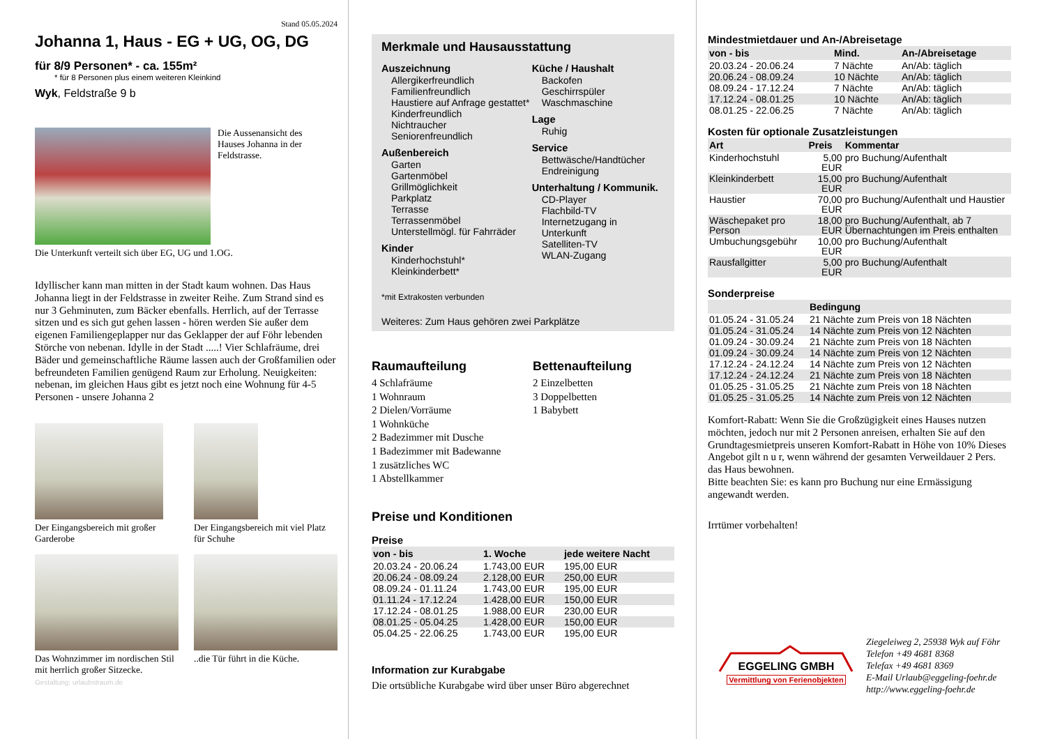Stand 05.05.2024
Johanna 1, Haus - EG + UG, OG, DG
für 8/9 Personen* - ca. 155m²
* für 8 Personen plus einem weiteren Kleinkind
Wyk, Feldstraße 9 b
Die Aussenansicht des Hauses Johanna in der Feldstrasse.
Die Unterkunft verteilt sich über EG, UG und 1.OG.
Idyllischer kann man mitten in der Stadt kaum wohnen. Das Haus Johanna liegt in der Feldstrasse in zweiter Reihe. Zum Strand sind es nur 3 Gehminuten, zum Bäcker ebenfalls. Herrlich, auf der Terrasse sitzen und es sich gut gehen lassen - hören werden Sie außer dem eigenen Familiengeplapper nur das Geklapper der auf Föhr lebenden Störche von nebenan. Idylle in der Stadt .....! Vier Schlafräume, drei Bäder und gemeinschaftliche Räume lassen auch der Großfamilien oder befreundeten Familien genügend Raum zur Erholung. Neuigkeiten: nebenan, im gleichen Haus gibt es jetzt noch eine Wohnung für 4-5 Personen - unsere Johanna 2
Der Eingangsbereich mit großer Garderobe
Der Eingangsbereich mit viel Platz für Schuhe
Das Wohnzimmer im nordischen Stil mit herrlich großer Sitzecke.
..die Tür führt in die Küche.
Gestaltung: urlaubstraum.de
Merkmale und Hausausstattung
Auszeichnung
Allergikerfreundlich
Familienfreundlich
Haustiere auf Anfrage gestattet*
Kinderfreundlich
Nichtraucher
Seniorenfreundlich
Außenbereich
Garten
Gartenmöbel
Grillmöglichkeit
Parkplatz
Terrasse
Terrassenmöbel
Unterstellmögl. für Fahrräder
Kinder
Kinderhochstuhl*
Kleinkinderbett*
Küche / Haushalt
Backofen
Geschirrspüler
Waschmaschine
Lage
Ruhig
Service
Bettwäsche/Handtücher
Endreinigung
Unterhaltung / Kommunik.
CD-Player
Flachbild-TV
Internetzugang in Unterkunft
Satelliten-TV
WLAN-Zugang
*mit Extrakosten verbunden
Weiteres: Zum Haus gehören zwei Parkplätze
Raumaufteilung
4 Schlafräume
1 Wohnraum
2 Dielen/Vorräume
1 Wohnküche
2 Badezimmer mit Dusche
1 Badezimmer mit Badewanne
1 zusätzliches WC
1 Abstellkammer
Bettenaufteilung
2 Einzelbetten
3 Doppelbetten
1 Babybett
Preise und Konditionen
Preise
| von - bis | 1. Woche | jede weitere Nacht |
| --- | --- | --- |
| 20.03.24 - 20.06.24 | 1.743,00 EUR | 195,00 EUR |
| 20.06.24 - 08.09.24 | 2.128,00 EUR | 250,00 EUR |
| 08.09.24 - 01.11.24 | 1.743,00 EUR | 195,00 EUR |
| 01.11.24 - 17.12.24 | 1.428,00 EUR | 150,00 EUR |
| 17.12.24 - 08.01.25 | 1.988,00 EUR | 230,00 EUR |
| 08.01.25 - 05.04.25 | 1.428,00 EUR | 150,00 EUR |
| 05.04.25 - 22.06.25 | 1.743,00 EUR | 195,00 EUR |
Information zur Kurabgabe
Die ortsübliche Kurabgabe wird über unser Büro abgerechnet
Mindestmietdauer und An-/Abreisetage
| von - bis | Mind. | An-/Abreisetage |
| --- | --- | --- |
| 20.03.24 - 20.06.24 | 7 Nächte | An/Ab: täglich |
| 20.06.24 - 08.09.24 | 10 Nächte | An/Ab: täglich |
| 08.09.24 - 17.12.24 | 7 Nächte | An/Ab: täglich |
| 17.12.24 - 08.01.25 | 10 Nächte | An/Ab: täglich |
| 08.01.25 - 22.06.25 | 7 Nächte | An/Ab: täglich |
Kosten für optionale Zusatzleistungen
| Art | Preis | Kommentar |
| --- | --- | --- |
| Kinderhochstuhl | 5,00 EUR | pro Buchung/Aufenthalt |
| Kleinkinderbett | 15,00 EUR | pro Buchung/Aufenthalt |
| Haustier | 70,00 EUR | pro Buchung/Aufenthalt und Haustier |
| Wäschepaket pro Person | 18,00 EUR | pro Buchung/Aufenthalt, ab 7 Übernachtungen im Preis enthalten |
| Umbuchungsgebühr | 10,00 EUR | pro Buchung/Aufenthalt |
| Rausfallgitter | 5,00 EUR | pro Buchung/Aufenthalt |
Sonderpreise
| | Bedingung |
| --- | --- |
| 01.05.24 - 31.05.24 | 21 Nächte zum Preis von 18 Nächten |
| 01.05.24 - 31.05.24 | 14 Nächte zum Preis von 12 Nächten |
| 01.09.24 - 30.09.24 | 21 Nächte zum Preis von 18 Nächten |
| 01.09.24 - 30.09.24 | 14 Nächte zum Preis von 12 Nächten |
| 17.12.24 - 24.12.24 | 14 Nächte zum Preis von 12 Nächten |
| 17.12.24 - 24.12.24 | 21 Nächte zum Preis von 18 Nächten |
| 01.05.25 - 31.05.25 | 21 Nächte zum Preis von 18 Nächten |
| 01.05.25 - 31.05.25 | 14 Nächte zum Preis von 12 Nächten |
Komfort-Rabatt: Wenn Sie die Großzügigkeit eines Hauses nutzen möchten, jedoch nur mit 2 Personen anreisen, erhalten Sie auf den Grundtagesmietpreis unseren Komfort-Rabatt in Höhe von 10% Dieses Angebot gilt n u r, wenn während der gesamten Verweildauer 2 Pers. das Haus bewohnen.
Bitte beachten Sie: es kann pro Buchung nur eine Ermässigung angewandt werden.
Irrtümer vorbehalten!
EGGELING GMBH
Vermittlung von Ferienobjekten
Ziegeleiweg 2, 25938 Wyk auf Föhr
Telefon +49 4681 8368
Telefax +49 4681 8369
E-Mail Urlaub@eggeling-foehr.de
http://www.eggeling-foehr.de